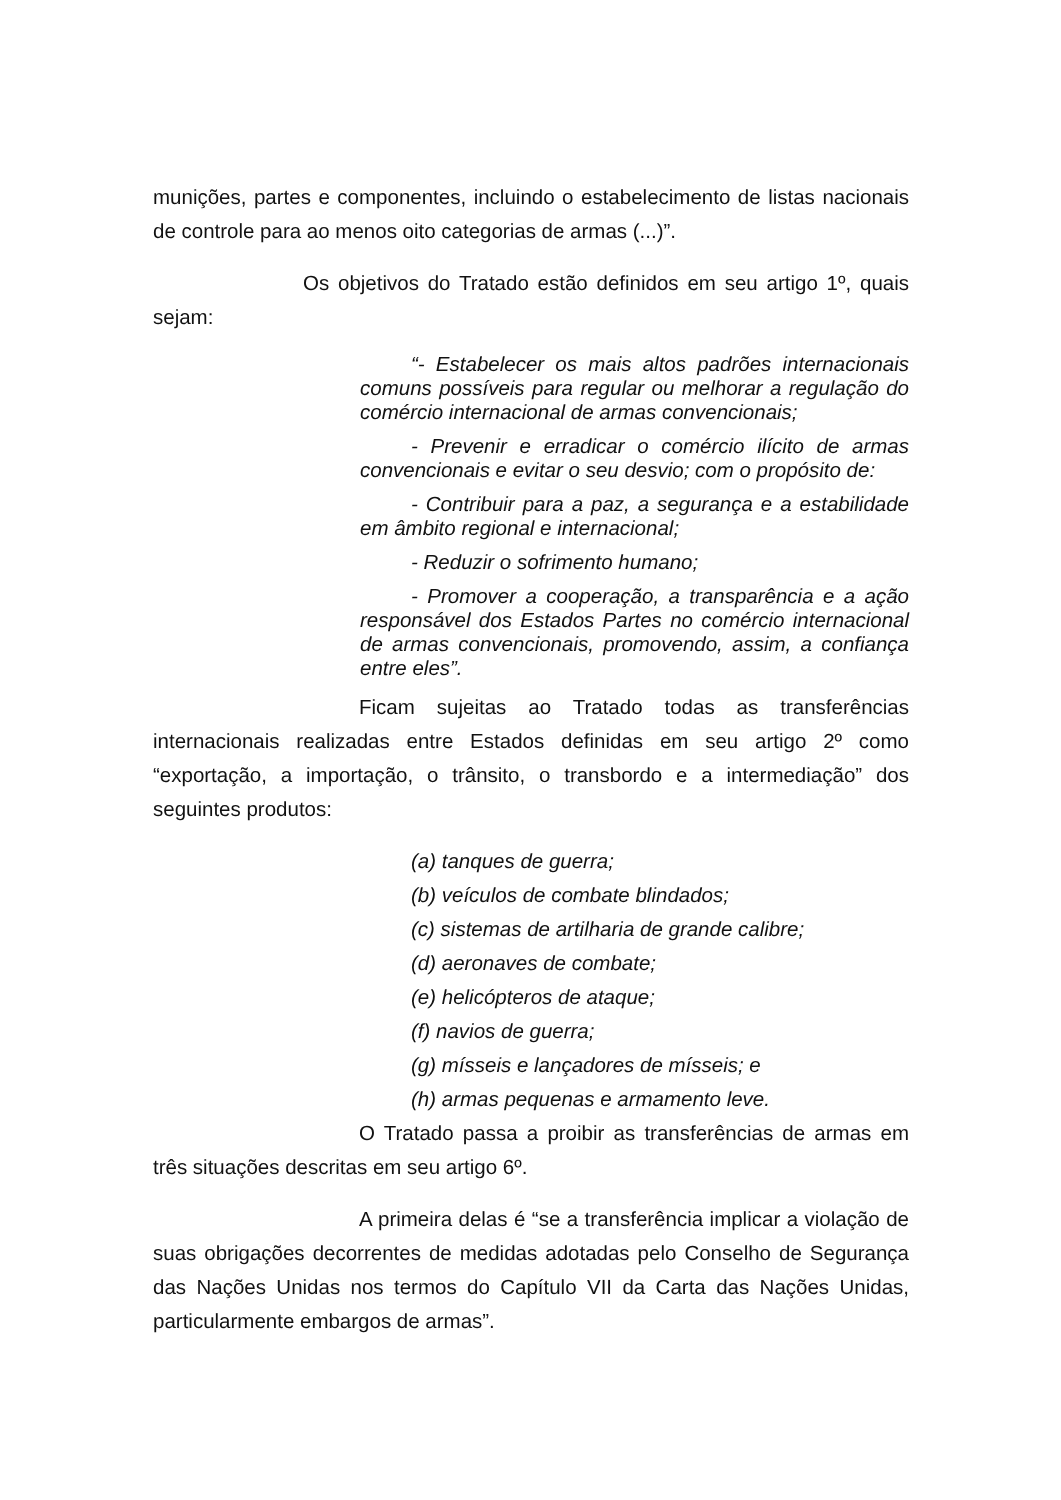munições, partes e componentes, incluindo o estabelecimento de listas nacionais de controle para ao menos oito categorias de armas (...)”.
Os objetivos do Tratado estão definidos em seu artigo 1º, quais sejam:
“- Estabelecer os mais altos padrões internacionais comuns possíveis para regular ou melhorar a regulação do comércio internacional de armas convencionais;
- Prevenir e erradicar o comércio ilícito de armas convencionais e evitar o seu desvio; com o propósito de:
- Contribuir para a paz, a segurança e a estabilidade em âmbito regional e internacional;
- Reduzir o sofrimento humano;
- Promover a cooperação, a transparência e a ação responsável dos Estados Partes no comércio internacional de armas convencionais, promovendo, assim, a confiança entre eles”.
Ficam sujeitas ao Tratado todas as transferências internacionais realizadas entre Estados definidas em seu artigo 2º como “exportação, a importação, o trânsito, o transbordo e a intermediação” dos seguintes produtos:
(a) tanques de guerra;
(b) veículos de combate blindados;
(c) sistemas de artilharia de grande calibre;
(d) aeronaves de combate;
(e) helicópteros de ataque;
(f) navios de guerra;
(g) mísseis e lançadores de mísseis; e
(h) armas pequenas e armamento leve.
O Tratado passa a proibir as transferências de armas em três situações descritas em seu artigo 6º.
A primeira delas é “se a transferência implicar a violação de suas obrigações decorrentes de medidas adotadas pelo Conselho de Segurança das Nações Unidas nos termos do Capítulo VII da Carta das Nações Unidas, particularmente embargos de armas”.